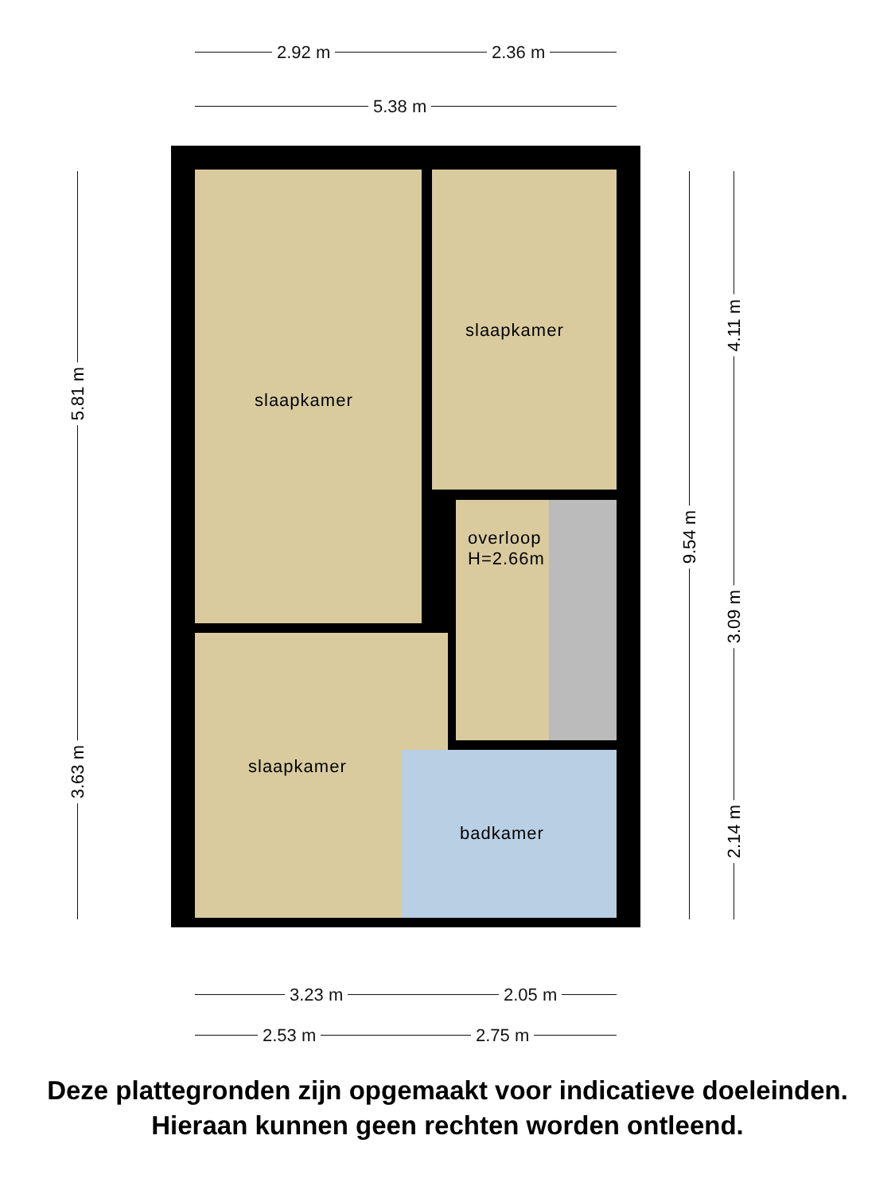2.92 m 2.36 m
5.38 m
3.23 m 2.05 m
2.53 m 2.75 m
5.81 m
3.63 m
9.54 m
4.11 m
3.09 m
2.14 m
slaapkamer
slaapkamer
slaapkamer
overloop
H=2.66m
badkamer
Deze plattegronden zijn opgemaakt voor indicatieve doeleinden.
Hieraan kunnen geen rechten worden ontleend.